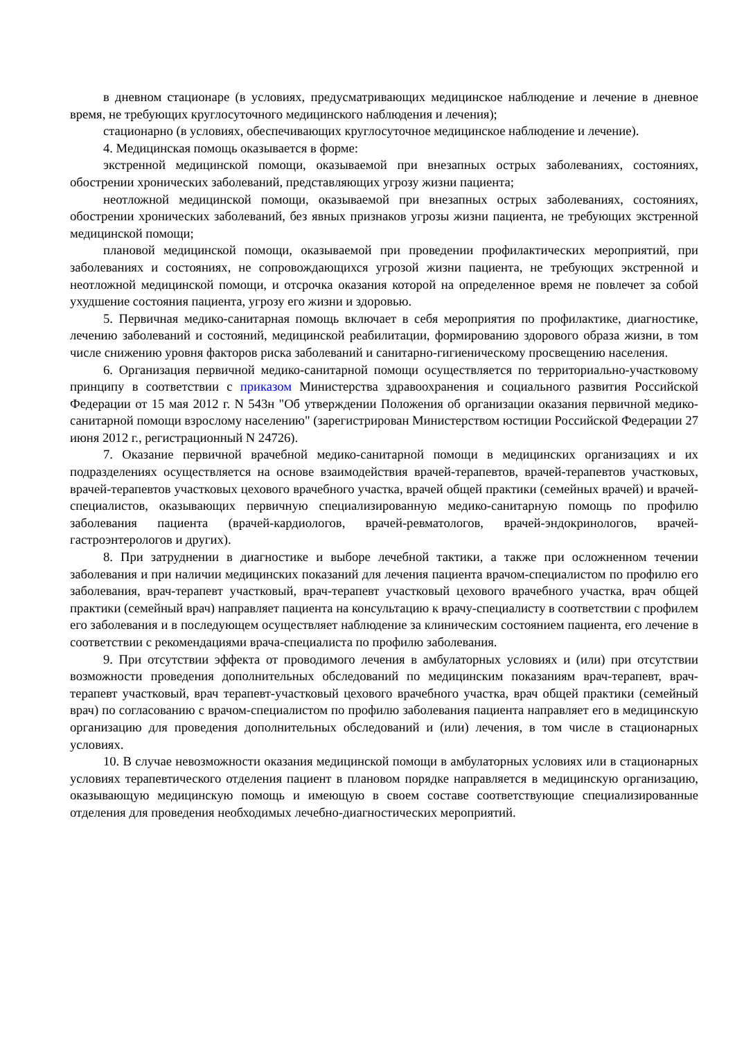в дневном стационаре (в условиях, предусматривающих медицинское наблюдение и лечение в дневное время, не требующих круглосуточного медицинского наблюдения и лечения);
стационарно (в условиях, обеспечивающих круглосуточное медицинское наблюдение и лечение).
4. Медицинская помощь оказывается в форме:
экстренной медицинской помощи, оказываемой при внезапных острых заболеваниях, состояниях, обострении хронических заболеваний, представляющих угрозу жизни пациента;
неотложной медицинской помощи, оказываемой при внезапных острых заболеваниях, состояниях, обострении хронических заболеваний, без явных признаков угрозы жизни пациента, не требующих экстренной медицинской помощи;
плановой медицинской помощи, оказываемой при проведении профилактических мероприятий, при заболеваниях и состояниях, не сопровождающихся угрозой жизни пациента, не требующих экстренной и неотложной медицинской помощи, и отсрочка оказания которой на определенное время не повлечет за собой ухудшение состояния пациента, угрозу его жизни и здоровью.
5. Первичная медико-санитарная помощь включает в себя мероприятия по профилактике, диагностике, лечению заболеваний и состояний, медицинской реабилитации, формированию здорового образа жизни, в том числе снижению уровня факторов риска заболеваний и санитарно-гигиеническому просвещению населения.
6. Организация первичной медико-санитарной помощи осуществляется по территориально-участковому принципу в соответствии с приказом Министерства здравоохранения и социального развития Российской Федерации от 15 мая 2012 г. N 543н "Об утверждении Положения об организации оказания первичной медико-санитарной помощи взрослому населению" (зарегистрирован Министерством юстиции Российской Федерации 27 июня 2012 г., регистрационный N 24726).
7. Оказание первичной врачебной медико-санитарной помощи в медицинских организациях и их подразделениях осуществляется на основе взаимодействия врачей-терапевтов, врачей-терапевтов участковых, врачей-терапевтов участковых цехового врачебного участка, врачей общей практики (семейных врачей) и врачей-специалистов, оказывающих первичную специализированную медико-санитарную помощь по профилю заболевания пациента (врачей-кардиологов, врачей-ревматологов, врачей-эндокринологов, врачей-гастроэнтерологов и других).
8. При затруднении в диагностике и выборе лечебной тактики, а также при осложненном течении заболевания и при наличии медицинских показаний для лечения пациента врачом-специалистом по профилю его заболевания, врач-терапевт участковый, врач-терапевт участковый цехового врачебного участка, врач общей практики (семейный врач) направляет пациента на консультацию к врачу-специалисту в соответствии с профилем его заболевания и в последующем осуществляет наблюдение за клиническим состоянием пациента, его лечение в соответствии с рекомендациями врача-специалиста по профилю заболевания.
9. При отсутствии эффекта от проводимого лечения в амбулаторных условиях и (или) при отсутствии возможности проведения дополнительных обследований по медицинским показаниям врач-терапевт, врач-терапевт участковый, врач терапевт-участковый цехового врачебного участка, врач общей практики (семейный врач) по согласованию с врачом-специалистом по профилю заболевания пациента направляет его в медицинскую организацию для проведения дополнительных обследований и (или) лечения, в том числе в стационарных условиях.
10. В случае невозможности оказания медицинской помощи в амбулаторных условиях или в стационарных условиях терапевтического отделения пациент в плановом порядке направляется в медицинскую организацию, оказывающую медицинскую помощь и имеющую в своем составе соответствующие специализированные отделения для проведения необходимых лечебно-диагностических мероприятий.